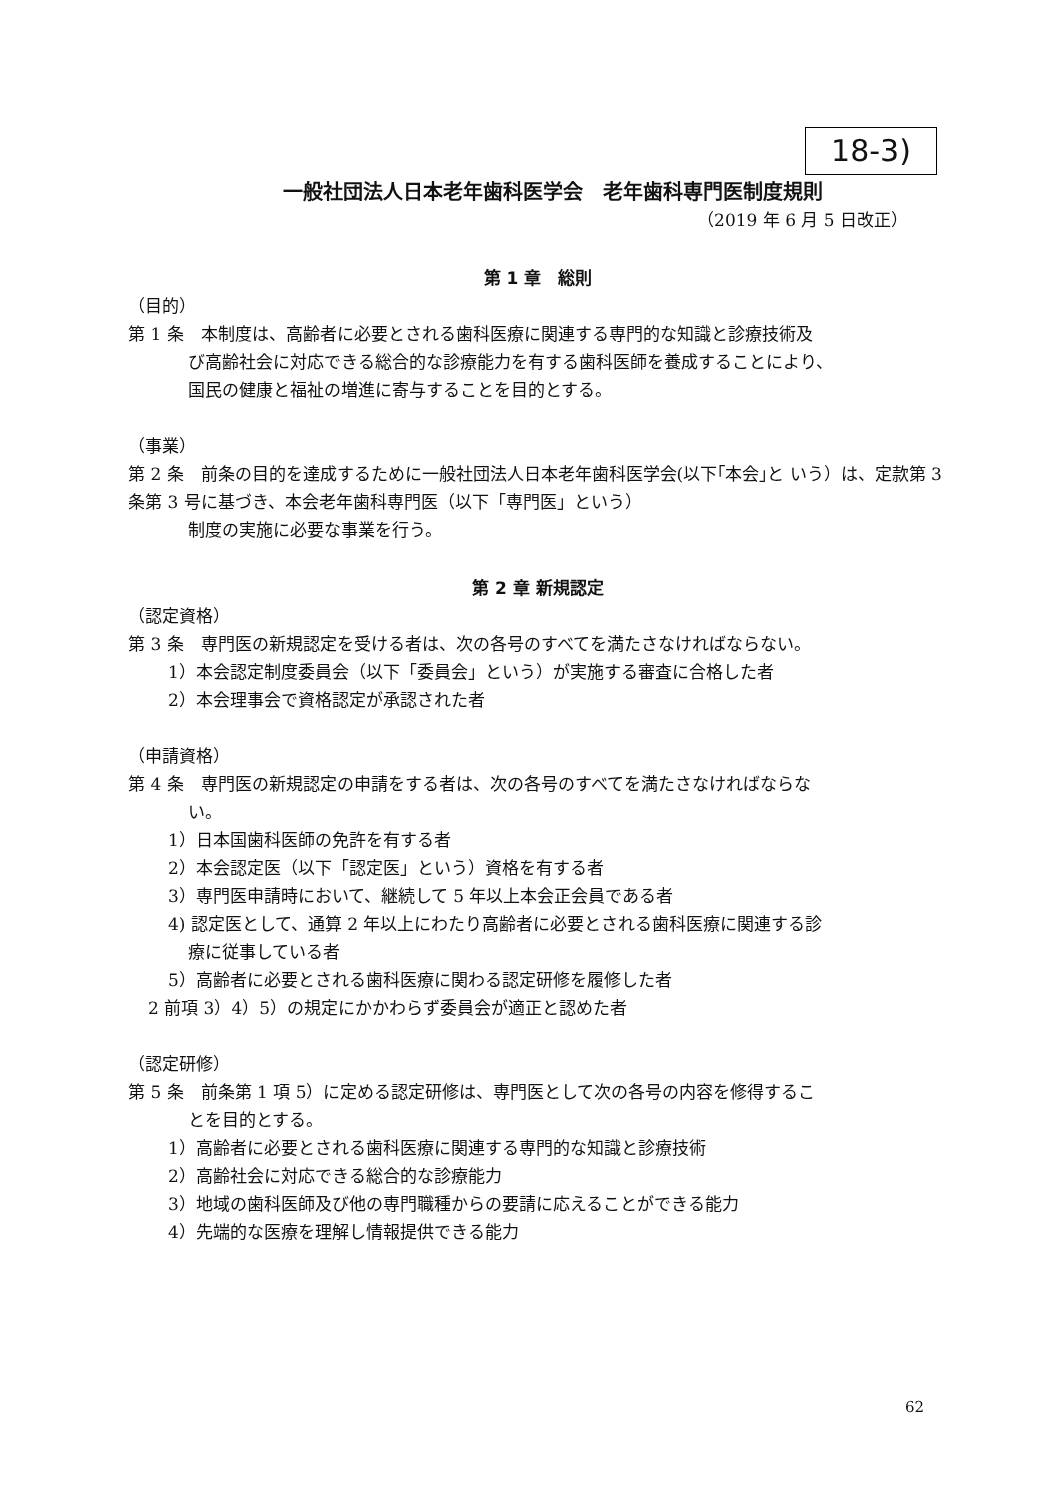18-3)
一般社団法人日本老年歯科医学会　老年歯科専門医制度規則
（2019 年 6 月 5 日改正）
第 1 章　総則
（目的）
第 1 条　本制度は、高齢者に必要とされる歯科医療に関連する専門的な知識と診療技術及
び高齢社会に対応できる総合的な診療能力を有する歯科医師を養成することにより、
国民の健康と福祉の増進に寄与することを目的とする。
（事業）
第 2 条　前条の目的を達成するために一般社団法人日本老年歯科医学会(以下｢本会｣と いう）は、定款第 3 条第 3 号に基づき、本会老年歯科専門医（以下「専門医」という）
制度の実施に必要な事業を行う。
第 2 章 新規認定
（認定資格）
第 3 条　専門医の新規認定を受ける者は、次の各号のすべてを満たさなければならない。
1）本会認定制度委員会（以下「委員会」という）が実施する審査に合格した者
2）本会理事会で資格認定が承認された者
（申請資格）
第 4 条　専門医の新規認定の申請をする者は、次の各号のすべてを満たさなければならな
い。
1）日本国歯科医師の免許を有する者
2）本会認定医（以下「認定医」という）資格を有する者
3）専門医申請時において、継続して 5 年以上本会正会員である者
4) 認定医として、通算 2 年以上にわたり高齢者に必要とされる歯科医療に関連する診
療に従事している者
5）高齢者に必要とされる歯科医療に関わる認定研修を履修した者
2 前項 3）4）5）の規定にかかわらず委員会が適正と認めた者
（認定研修）
第 5 条　前条第 1 項 5）に定める認定研修は、専門医として次の各号の内容を修得するこ
とを目的とする。
1）高齢者に必要とされる歯科医療に関連する専門的な知識と診療技術
2）高齢社会に対応できる総合的な診療能力
3）地域の歯科医師及び他の専門職種からの要請に応えることができる能力
4）先端的な医療を理解し情報提供できる能力
62